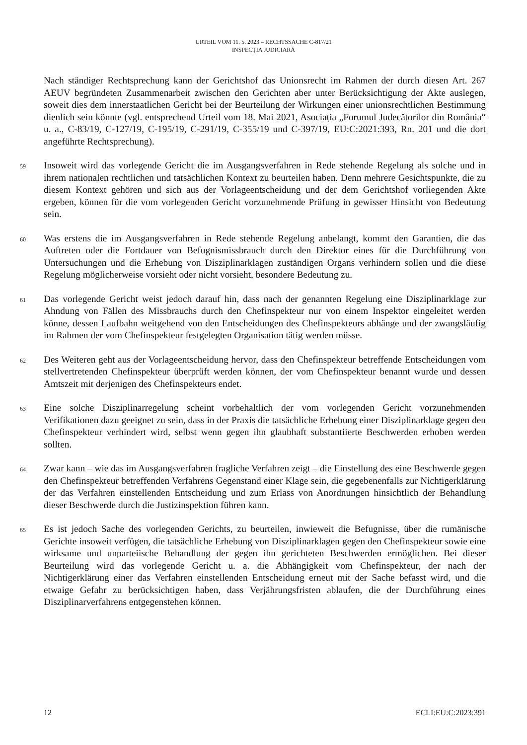URTEIL VOM 11. 5. 2023 – RECHTSSACHE C-817/21
INSPECȚIA JUDICIARĂ
Nach ständiger Rechtsprechung kann der Gerichtshof das Unionsrecht im Rahmen der durch diesen Art. 267 AEUV begründeten Zusammenarbeit zwischen den Gerichten aber unter Berücksichtigung der Akte auslegen, soweit dies dem innerstaatlichen Gericht bei der Beurteilung der Wirkungen einer unionsrechtlichen Bestimmung dienlich sein könnte (vgl. entsprechend Urteil vom 18. Mai 2021, Asociația „Forumul Judecătorilor din România“ u. a., C-83/19, C-127/19, C-195/19, C-291/19, C-355/19 und C-397/19, EU:C:2021:393, Rn. 201 und die dort angeführte Rechtsprechung).
59
Insoweit wird das vorlegende Gericht die im Ausgangsverfahren in Rede stehende Regelung als solche und in ihrem nationalen rechtlichen und tatsächlichen Kontext zu beurteilen haben. Denn mehrere Gesichtspunkte, die zu diesem Kontext gehören und sich aus der Vorlageentscheidung und der dem Gerichtshof vorliegenden Akte ergeben, können für die vom vorlegenden Gericht vorzunehmende Prüfung in gewisser Hinsicht von Bedeutung sein.
60
Was erstens die im Ausgangsverfahren in Rede stehende Regelung anbelangt, kommt den Garantien, die das Auftreten oder die Fortdauer von Befugnismissbrauch durch den Direktor eines für die Durchführung von Untersuchungen und die Erhebung von Disziplinarklagen zuständigen Organs verhindern sollen und die diese Regelung möglicherweise vorsieht oder nicht vorsieht, besondere Bedeutung zu.
61
Das vorlegende Gericht weist jedoch darauf hin, dass nach der genannten Regelung eine Disziplinarklage zur Ahndung von Fällen des Missbrauchs durch den Chefinspekteur nur von einem Inspektor eingeleitet werden könne, dessen Laufbahn weitgehend von den Entscheidungen des Chefinspekteurs abhänge und der zwangsläufig im Rahmen der vom Chefinspekteur festgelegten Organisation tätig werden müsse.
62
Des Weiteren geht aus der Vorlageentscheidung hervor, dass den Chefinspekteur betreffende Entscheidungen vom stellvertretenden Chefinspekteur überprüft werden können, der vom Chefinspekteur benannt wurde und dessen Amtszeit mit derjenigen des Chefinspekteurs endet.
63
Eine solche Disziplinarregelung scheint vorbehaltlich der vom vorlegenden Gericht vorzunehmenden Verifikationen dazu geeignet zu sein, dass in der Praxis die tatsächliche Erhebung einer Disziplinarklage gegen den Chefinspekteur verhindert wird, selbst wenn gegen ihn glaubhaft substantiierte Beschwerden erhoben werden sollten.
64
Zwar kann – wie das im Ausgangsverfahren fragliche Verfahren zeigt – die Einstellung des eine Beschwerde gegen den Chefinspekteur betreffenden Verfahrens Gegenstand einer Klage sein, die gegebenenfalls zur Nichtigerklärung der das Verfahren einstellenden Entscheidung und zum Erlass von Anordnungen hinsichtlich der Behandlung dieser Beschwerde durch die Justizinspektion führen kann.
65
Es ist jedoch Sache des vorlegenden Gerichts, zu beurteilen, inwieweit die Befugnisse, über die rumänische Gerichte insoweit verfügen, die tatsächliche Erhebung von Disziplinarklagen gegen den Chefinspekteur sowie eine wirksame und unparteiische Behandlung der gegen ihn gerichteten Beschwerden ermöglichen. Bei dieser Beurteilung wird das vorlegende Gericht u. a. die Abhängigkeit vom Chefinspekteur, der nach der Nichtigerklärung einer das Verfahren einstellenden Entscheidung erneut mit der Sache befasst wird, und die etwaige Gefahr zu berücksichtigen haben, dass Verjährungsfristen ablaufen, die der Durchführung eines Disziplinarverfahrens entgegenstehen können.
12 ECLI:EU:C:2023:391